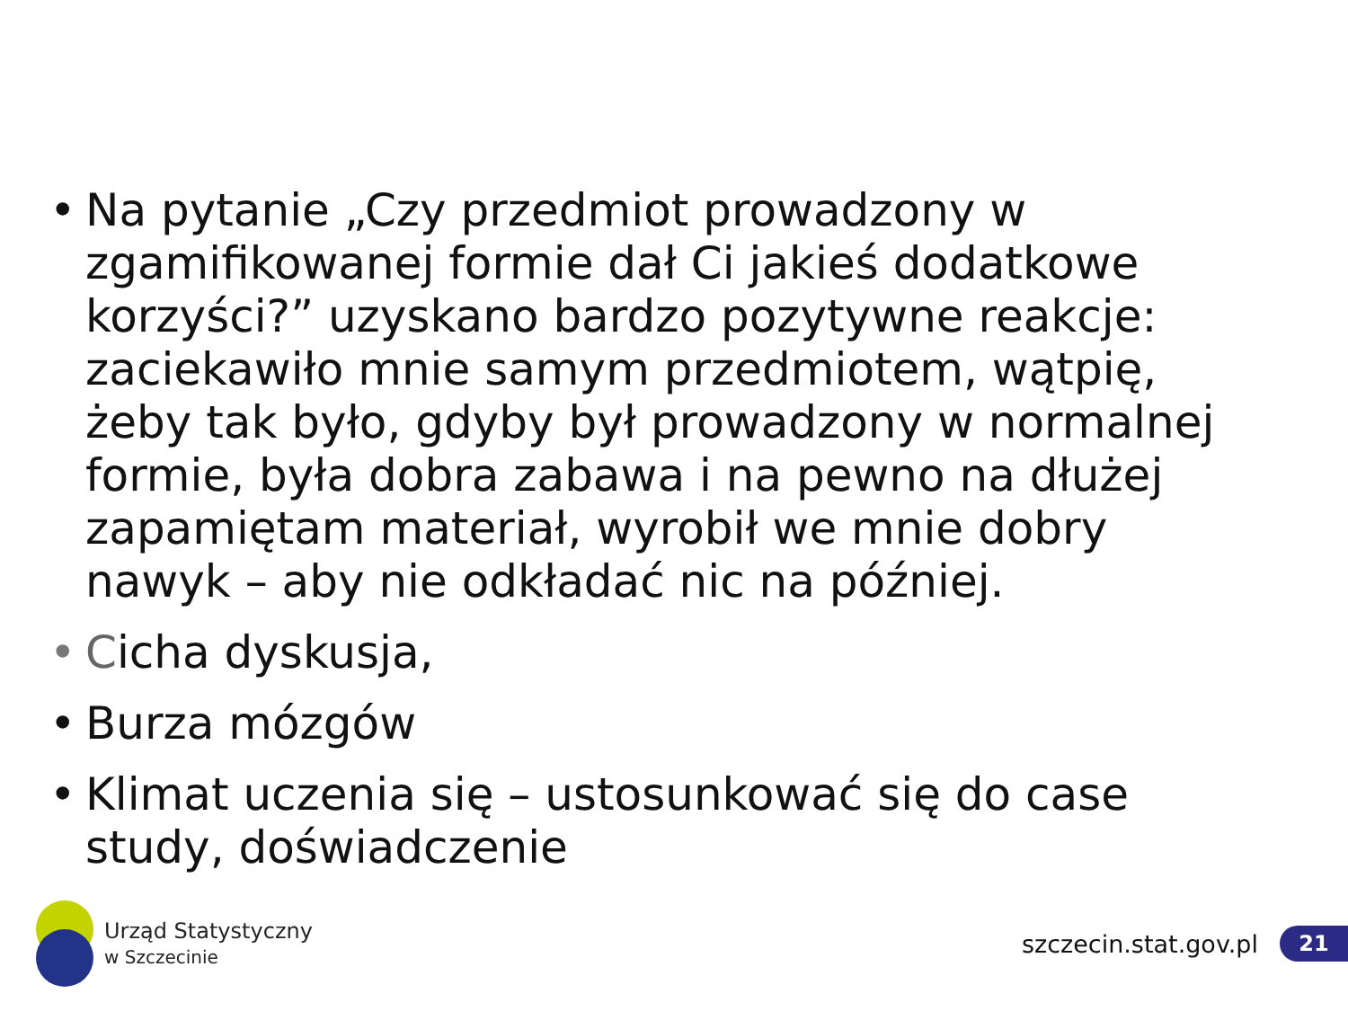• Na pytanie „Czy przedmiot prowadzony w zgamifikowanej formie dał Ci jakieś dodatkowe korzyści?” uzyskano bardzo pozytywne reakcje: zaciekawiło mnie samym przedmiotem, wątpię, żeby tak było, gdyby był prowadzony w normalnej formie, była dobra zabawa i na pewno na dłużej zapamiętam materiał, wyrobił we mnie dobry nawyk – aby nie odkładać nic na później.
• Cicha dyskusja,
• Burza mózgów
• Klimat uczenia się – ustosunkować się do case study, doświadczenie
Urząd Statystyczny
w Szczecinie
szczecin.stat.gov.pl 21